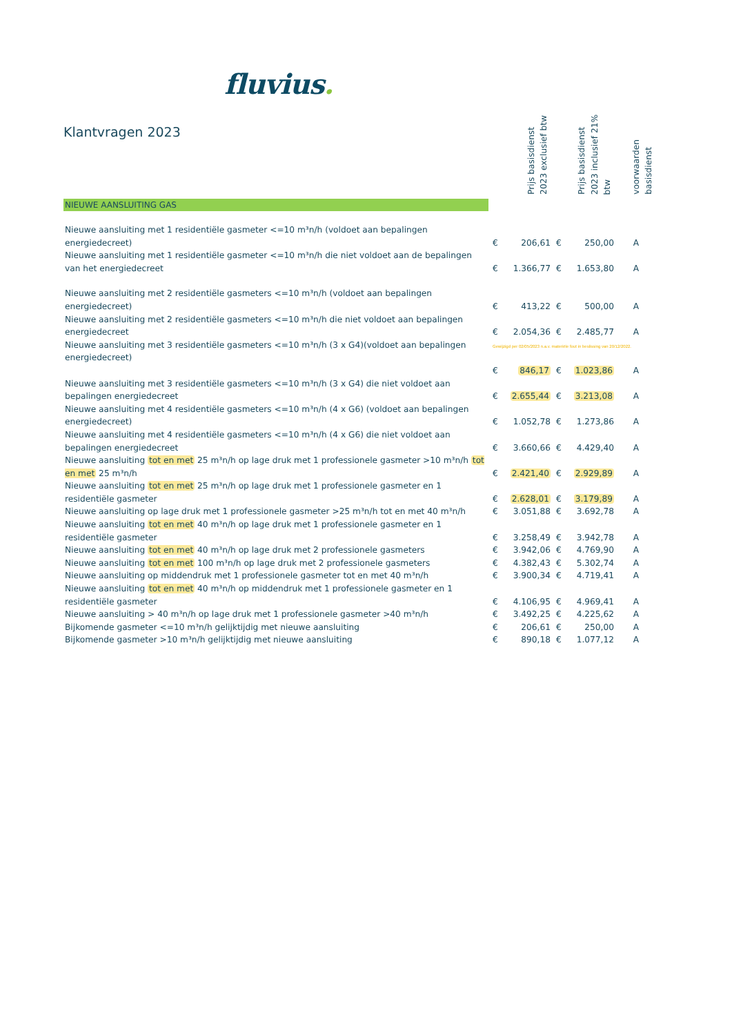fluvius.
Klantvragen 2023
| | Prijs basisdienst 2023 exclusief btw | | Prijs basisdienst 2023 inclusief 21% btw | | voorwaarden basisdienst |
| NIEUWE AANSLUITING GAS | | | | | |
| Nieuwe aansluiting met 1 residentiële gasmeter <=10 m³n/h (voldoet aan bepalingen energiedecreet) | € | 206,61 | € | 250,00 | A |
| Nieuwe aansluiting met 1 residentiële gasmeter <=10 m³n/h die niet voldoet aan de bepalingen van het energiedecreet | € | 1.366,77 | € | 1.653,80 | A |
| Nieuwe aansluiting met 2 residentiële gasmeters <=10 m³n/h (voldoet aan bepalingen energiedecreet) | € | 413,22 | € | 500,00 | A |
| Nieuwe aansluiting met 2 residentiële gasmeters <=10 m³n/h die niet voldoet aan bepalingen energiedecreet | € | 2.054,36 | € | 2.485,77 | A |
| Nieuwe aansluiting met 3 residentiële gasmeters <=10 m³n/h (3 x G4)(voldoet aan bepalingen energiedecreet) | Gewijzigd per 02/05/2023 n.a.v. materiële fout in beslissing van 20/12/2022. | | | | |
| | € | 846,17 | € | 1.023,86 | A |
| Nieuwe aansluiting met 3 residentiële gasmeters <=10 m³n/h (3 x G4) die niet voldoet aan bepalingen energiedecreet | € | 2.655,44 | € | 3.213,08 | A |
| Nieuwe aansluiting met 4 residentiële gasmeters <=10 m³n/h (4 x G6) (voldoet aan bepalingen energiedecreet) | € | 1.052,78 | € | 1.273,86 | A |
| Nieuwe aansluiting met 4 residentiële gasmeters <=10 m³n/h (4 x G6) die niet voldoet aan bepalingen energiedecreet | € | 3.660,66 | € | 4.429,40 | A |
| Nieuwe aansluiting tot en met 25 m³n/h op lage druk met 1 professionele gasmeter >10 m³n/h tot en met 25 m³n/h | € | 2.421,40 | € | 2.929,89 | A |
| Nieuwe aansluiting tot en met 25 m³n/h op lage druk met 1 professionele gasmeter en 1 residentiële gasmeter | € | 2.628,01 | € | 3.179,89 | A |
| Nieuwe aansluiting op lage druk met 1 professionele gasmeter >25 m³n/h tot en met 40 m³n/h | € | 3.051,88 | € | 3.692,78 | A |
| Nieuwe aansluiting tot en met 40 m³n/h op lage druk met 1 professionele gasmeter en 1 residentiële gasmeter | € | 3.258,49 | € | 3.942,78 | A |
| Nieuwe aansluiting tot en met 40 m³n/h op lage druk met 2 professionele gasmeters | € | 3.942,06 | € | 4.769,90 | A |
| Nieuwe aansluiting tot en met 100 m³n/h op lage druk met 2 professionele gasmeters | € | 4.382,43 | € | 5.302,74 | A |
| Nieuwe aansluiting op middendruk met 1 professionele gasmeter tot en met 40 m³n/h | € | 3.900,34 | € | 4.719,41 | A |
| Nieuwe aansluiting tot en met 40 m³n/h op middendruk met 1 professionele gasmeter en 1 residentiële gasmeter | € | 4.106,95 | € | 4.969,41 | A |
| Nieuwe aansluiting > 40 m³n/h op lage druk met 1 professionele gasmeter >40 m³n/h | € | 3.492,25 | € | 4.225,62 | A |
| Bijkomende gasmeter <=10 m³n/h gelijktijdig met nieuwe aansluiting | € | 206,61 | € | 250,00 | A |
| Bijkomende gasmeter >10 m³n/h gelijktijdig met nieuwe aansluiting | € | 890,18 | € | 1.077,12 | A |